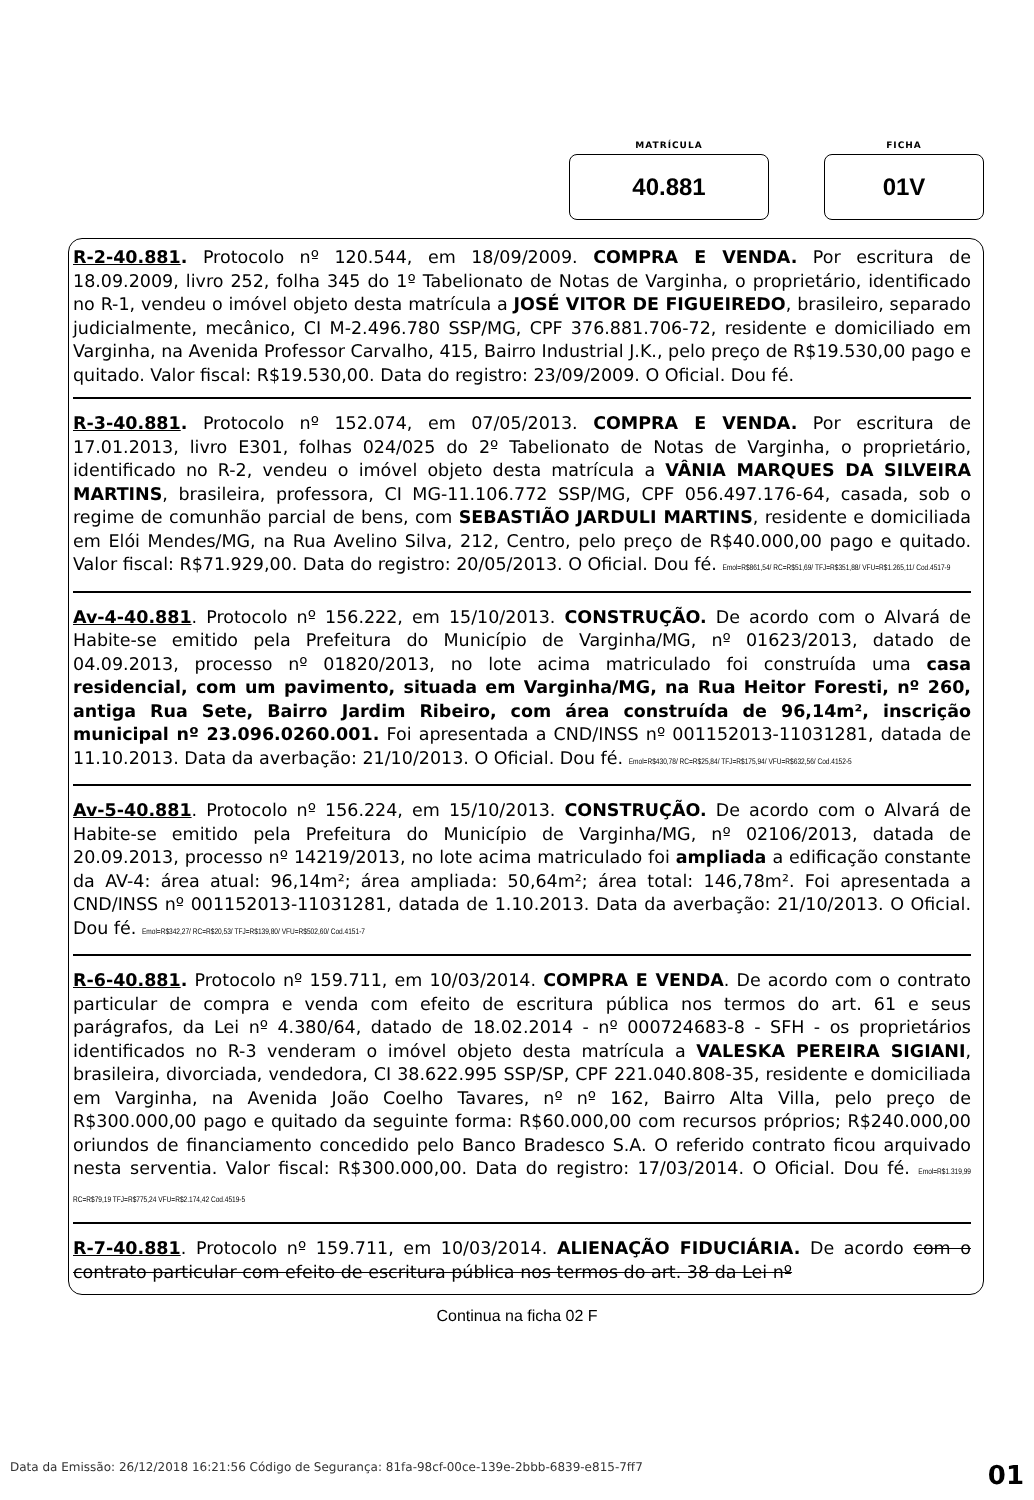MATRÍCULA
40.881
FICHA
01V
R-2-40.881. Protocolo nº 120.544, em 18/09/2009. COMPRA E VENDA. Por escritura de 18.09.2009, livro 252, folha 345 do 1º Tabelionato de Notas de Varginha, o proprietário, identificado no R-1, vendeu o imóvel objeto desta matrícula a JOSÉ VITOR DE FIGUEIREDO, brasileiro, separado judicialmente, mecânico, CI M-2.496.780 SSP/MG, CPF 376.881.706-72, residente e domiciliado em Varginha, na Avenida Professor Carvalho, 415, Bairro Industrial J.K., pelo preço de R$19.530,00 pago e quitado. Valor fiscal: R$19.530,00. Data do registro: 23/09/2009. O Oficial. Dou fé.
R-3-40.881. Protocolo nº 152.074, em 07/05/2013. COMPRA E VENDA. Por escritura de 17.01.2013, livro E301, folhas 024/025 do 2º Tabelionato de Notas de Varginha, o proprietário, identificado no R-2, vendeu o imóvel objeto desta matrícula a VÂNIA MARQUES DA SILVEIRA MARTINS, brasileira, professora, CI MG-11.106.772 SSP/MG, CPF 056.497.176-64, casada, sob o regime de comunhão parcial de bens, com SEBASTIÃO JARDULI MARTINS, residente e domiciliada em Elói Mendes/MG, na Rua Avelino Silva, 212, Centro, pelo preço de R$40.000,00 pago e quitado. Valor fiscal: R$71.929,00. Data do registro: 20/05/2013. O Oficial. Dou fé. Emol=R$861,54/ RC=R$51,69/ TFJ=R$351,88/ VFU=R$1.265,11/ Cod.4517-9
Av-4-40.881. Protocolo nº 156.222, em 15/10/2013. CONSTRUÇÃO. De acordo com o Alvará de Habite-se emitido pela Prefeitura do Município de Varginha/MG, nº 01623/2013, datado de 04.09.2013, processo nº 01820/2013, no lote acima matriculado foi construída uma casa residencial, com um pavimento, situada em Varginha/MG, na Rua Heitor Foresti, nº 260, antiga Rua Sete, Bairro Jardim Ribeiro, com área construída de 96,14m², inscrição municipal nº 23.096.0260.001. Foi apresentada a CND/INSS nº 001152013-11031281, datada de 11.10.2013. Data da averbação: 21/10/2013. O Oficial. Dou fé. Emol=R$430,78/ RC=R$25,84/ TFJ=R$175,94/ VFU=R$632,56/ Cod.4152-5
Av-5-40.881. Protocolo nº 156.224, em 15/10/2013. CONSTRUÇÃO. De acordo com o Alvará de Habite-se emitido pela Prefeitura do Município de Varginha/MG, nº 02106/2013, datada de 20.09.2013, processo nº 14219/2013, no lote acima matriculado foi ampliada a edificação constante da AV-4: área atual: 96,14m²; área ampliada: 50,64m²; área total: 146,78m². Foi apresentada a CND/INSS nº 001152013-11031281, datada de 1.10.2013. Data da averbação: 21/10/2013. O Oficial. Dou fé. Emol=R$342,27/ RC=R$20,53/ TFJ=R$139,80/ VFU=R$502,60/ Cod.4151-7
R-6-40.881. Protocolo nº 159.711, em 10/03/2014. COMPRA E VENDA. De acordo com o contrato particular de compra e venda com efeito de escritura pública nos termos do art. 61 e seus parágrafos, da Lei nº 4.380/64, datado de 18.02.2014 - nº 000724683-8 - SFH - os proprietários identificados no R-3 venderam o imóvel objeto desta matrícula a VALESKA PEREIRA SIGIANI, brasileira, divorciada, vendedora, CI 38.622.995 SSP/SP, CPF 221.040.808-35, residente e domiciliada em Varginha, na Avenida João Coelho Tavares, nº nº 162, Bairro Alta Villa, pelo preço de R$300.000,00 pago e quitado da seguinte forma: R$60.000,00 com recursos próprios; R$240.000,00 oriundos de financiamento concedido pelo Banco Bradesco S.A. O referido contrato ficou arquivado nesta serventia. Valor fiscal: R$300.000,00. Data do registro: 17/03/2014. O Oficial. Dou fé. Emol=R$1.319,99 RC=R$79,19 TFJ=R$775,24 VFU=R$2.174,42 Cod.4519-5
R-7-40.881. Protocolo nº 159.711, em 10/03/2014. ALIENAÇÃO FIDUCIÁRIA. De acordo com o contrato particular com efeito de escritura pública nos termos do art. 38 da Lei nº
Continua na ficha 02 F
Data da Emissão: 26/12/2018 16:21:56 Código de Segurança: 81fa-98cf-00ce-139e-2bbb-6839-e815-7ff7 01